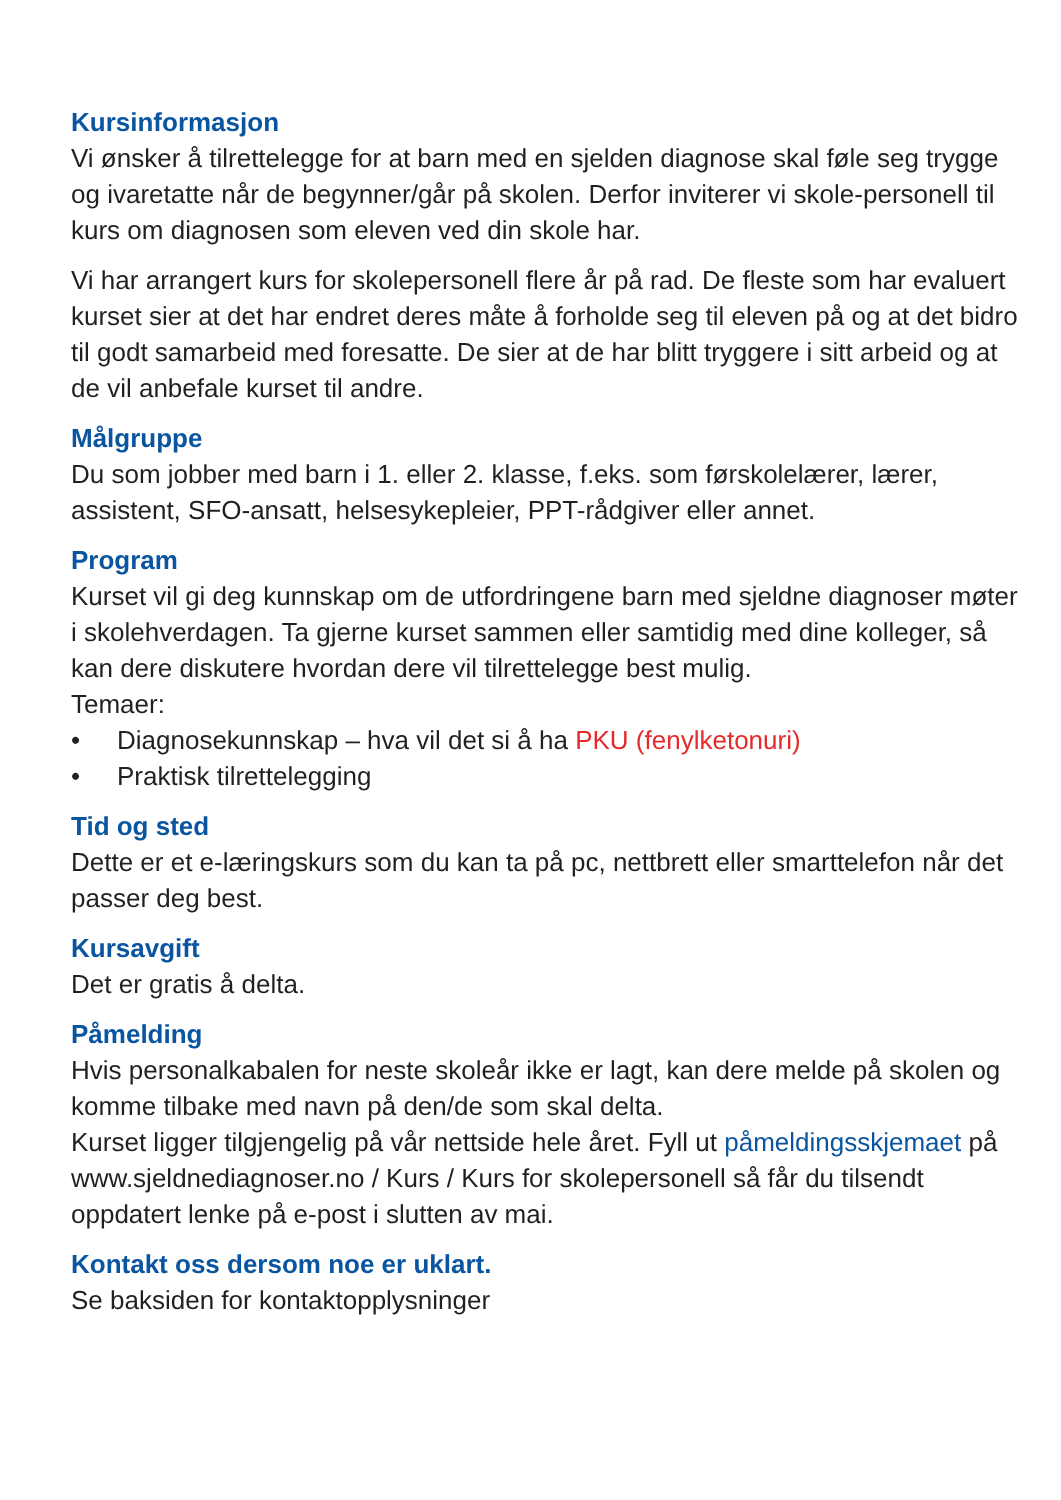Kursinformasjon
Vi ønsker å tilrettelegge for at barn med en sjelden diagnose skal føle seg trygge og ivaretatte når de begynner/går på skolen. Derfor inviterer vi skole-personell til kurs om diagnosen som eleven ved din skole har.
Vi har arrangert kurs for skolepersonell flere år på rad. De fleste som har evaluert kurset sier at det har endret deres måte å forholde seg til eleven på og at det bidro til godt samarbeid med foresatte. De sier at de har blitt tryggere i sitt arbeid og at de vil anbefale kurset til andre.
Målgruppe
Du som jobber med barn i 1. eller 2. klasse, f.eks. som førskolelærer, lærer, assistent, SFO-ansatt, helsesykepleier, PPT-rådgiver eller annet.
Program
Kurset vil gi deg kunnskap om de utfordringene barn med sjeldne diagnoser møter i skolehverdagen. Ta gjerne kurset sammen eller samtidig med dine kolleger, så kan dere diskutere hvordan dere vil tilrettelegge best mulig.
Temaer:
• Diagnosekunnskap – hva vil det si å ha PKU (fenylketonuri)
• Praktisk tilrettelegging
Tid og sted
Dette er et e-læringskurs som du kan ta på pc, nettbrett eller smarttelefon når det passer deg best.
Kursavgift
Det er gratis å delta.
Påmelding
Hvis personalkabalen for neste skoleår ikke er lagt, kan dere melde på skolen og komme tilbake med navn på den/de som skal delta.
Kurset ligger tilgjengelig på vår nettside hele året. Fyll ut påmeldingsskjemaet på www.sjeldnediagnoser.no / Kurs / Kurs for skolepersonell så får du tilsendt oppdatert lenke på e-post i slutten av mai.
Kontakt oss dersom noe er uklart.
Se baksiden for kontaktopplysninger